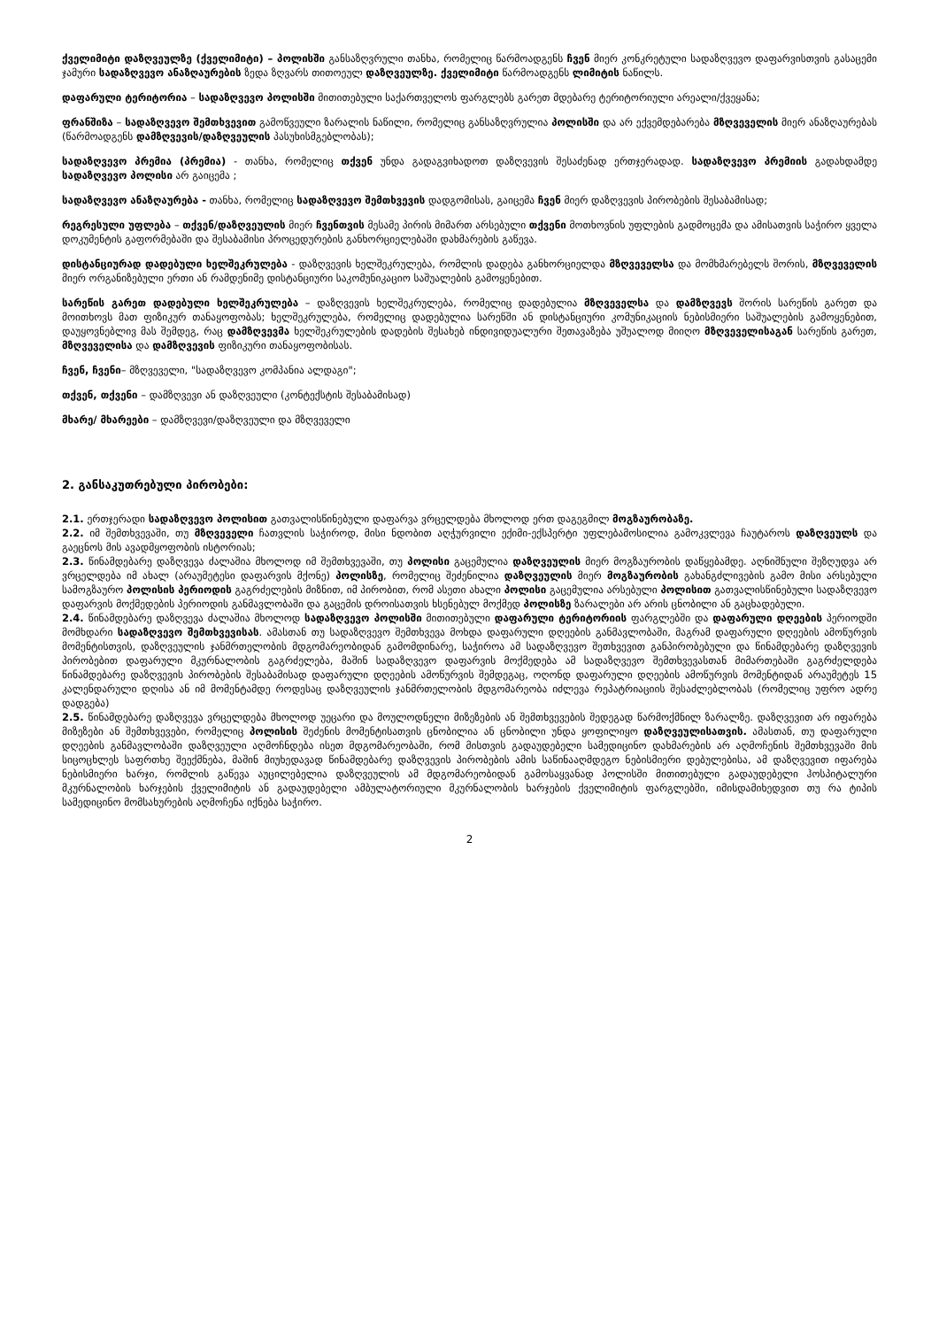ქველიმიტი დაზღვეულზე (ქველიმიტი) – პოლისში განსაზღვრული თანხა, რომელიც წარმოადგენს ჩვენ მიერ კონკრეტული სადაზღვევო დაფარვისთვის გასაცემი ჯამური სადაზღვევო ანაზღაურების ზედა ზღვარს თითოეულ დაზღვეულზე. ქველიმიტი წარმოადგენს ლიმიტის ნაწილს.
დაფარული ტერიტორია – სადაზღვევო პოლისში მითითებული საქართველოს ფარგლებს გარეთ მდებარე ტერიტორიული არეალი/ქვეყანა;
ფრანშიზა – სადაზღვევო შემთხვევით გამოწვეული ზარალის ნაწილი, რომელიც განსაზღვრულია პოლისში და არ ექვემდებარება მზღვეველის მიერ ანაზღაურებას (წარმოადგენს დამზღვევის/დაზღვეულის პასუხისმგებლობას);
სადაზღვევო პრემია (პრემია) - თანხა, რომელიც თქვენ უნდა გადაგვიხადოთ დაზღვევის შესაძენად ერთჯერადად. სადაზღვევო პრემიის გადახდამდე სადაზღვევო პოლისი არ გაიცემა ;
სადაზღვევო ანაზღაურება - თანხა, რომელიც სადაზღვევო შემთხვევის დადგომისას, გაიცემა ჩვენ მიერ დაზღვევის პირობების შესაბამისად;
რეგრესული უფლება – თქვენ/დაზღვეულის მიერ ჩვენთვის მესამე პირის მიმართ არსებული თქვენი მოთხოვნის უფლების გადმოცემა და ამისათვის საჭირო ყველა დოკუმენტის გაფორმებაში და შესაბამისი პროცედურების განხორციელებაში დახმარების გაწევა.
დისტანციურად დადებული ხელშეკრულება - დაზღვევის ხელშეკრულება, რომლის დადება განხორციელდა მზღვეველსა და მომხმარებელს შორის, მზღვეველის მიერ ორგანიზებული ერთი ან რამდენიმე დისტანციური საკომუნიკაციო საშუალების გამოყენებით.
სარეწის გარეთ დადებული ხელშეკრულება – დაზღვევის ხელშეკრულება, რომელიც დადებულია მზღვეველსა და დამზღვევს შორის სარეწის გარეთ და მოითხოვს მათ ფიზიკურ თანაყოფობას; ხელშეკრულება, რომელიც დადებულია სარეწში ან დისტანციური კომუნიკაციის ნებისმიერი საშუალების გამოყენებით, დაუყოვნებლივ მას შემდეგ, რაც დამზღვევმა ხელშეკრულების დადების შესახებ ინდივიდუალური შეთავაზება უშუალოდ მიიღო მზღვეველისაგან სარეწის გარეთ, მზღვეველისა და დამზღვევის ფიზიკური თანაყოფობისას.
ჩვენ, ჩვენი– მზღვეველი, "სადაზღვევო კომპანია ალდაგი";
თქვენ, თქვენი – დამზღვევი ან დაზღვეული (კონტექსტის შესაბამისად)
მხარე/ მხარეები – დამზღვევი/დაზღვეული და მზღვეველი
2. განსაკუთრებული პირობები:
2.1. ერთჯერადი სადაზღვევო პოლისით გათვალისწინებული დაფარვა ვრცელდება მხოლოდ ერთ დაგეგმილ მოგზაურობაზე.
2.2. იმ შემთხვევაში, თუ მზღვეველი ჩათვლის საჭიროდ, მისი ნდობით აღჭურვილი ექიმი-ექსპერტი უფლებამოსილია გამოკვლევა ჩაუტაროს დაზღვეულს და გაეცნოს მის ავადმყოფობის ისტორიას;
2.3. წინამდებარე დაზღვევა ძალაშია მხოლოდ იმ შემთხვევაში, თუ პოლისი გაცემულია დაზღვეულის მიერ მოგზაურობის დაწყებამდე. აღნიშნული შეზღუდვა არ ვრცელდება იმ ახალ (არაუმეტესი დაფარვის მქონე) პოლისზე, რომელიც შეძენილია დაზღვეულის მიერ მოგზაურობის გახანგძლივების გამო მისი არსებული სამოგზაურო პოლისის პერიოდის გაგრძელების მიზნით, იმ პირობით, რომ ასეთი ახალი პოლისი გაცემულია არსებული პოლისით გათვალისწინებული სადაზღვევო დაფარვის მოქმედების პერიოდის განმავლობაში და გაცემის დროისათვის ხსენებულ მოქმედ პოლისზე ზარალები არ არის ცნობილი ან გაცხადებული.
2.4. წინამდებარე დაზღვევა ძალაშია მხოლოდ სადაზღვევო პოლისში მითითებული დაფარული ტერიტორიის ფარგლებში და დაფარული დღეების პერიოდში მომხდარი სადაზღვევო შემთხვევისას. ამასთან თუ სადაზღვევო შემთხვევა მოხდა დაფარული დღეების განმავლობაში, მაგრამ დაფარული დღეების ამოწურვის მომენტისთვის, დაზღვეულის ჯანმრთელობის მდგომარეობიდან გამომდინარე, საჭიროა ამ სადაზღვევო შეთხვევით განპირობებული და წინამდებარე დაზღვევის პირობებით დაფარული მკურნალობის გაგრძელება, მაშინ სადაზღვევო დაფარვის მოქმედება ამ სადაზღვევო შემთხვევასთან მიმართებაში გაგრძელდება წინამდებარე დაზღვევის პირობების შესაბამისად დაფარული დღეების ამოწურვის შემდეგაც, ოღონდ დაფარული დღეების ამოწურვის მომენტიდან არაუმეტეს 15 კალენდარული დღისა ან იმ მომენტამდე როდესაც დაზღვეულის ჯანმრთელობის მდგომარეობა იძლევა რეპატრიაციის შესაძლებლობას (რომელიც უფრო ადრე დადგება)
2.5. წინამდებარე დაზღვევა ვრცელდება მხოლოდ უეცარი და მოულოდნელი მიზეზების ან შემთხვევების შედეგად წარმოქმნილ ზარალზე. დაზღვევით არ იფარება მიზეზები ან შემთხვევები, რომელიც პოლისის შეძენის მომენტისათვის ცნობილია ან ცნობილი უნდა ყოფილიყო დაზღვეულისათვის. ამასთან, თუ დაფარული დღეების განმავლობაში დაზღვეული აღმოჩნდება ისეთ მდგომარეობაში, რომ მისთვის გადაუდებელი სამედიცინო დახმარების არ აღმოჩენის შემთხვევაში მის სიცოცხლეს საფრთხე შეექმნება, მაშინ მიუხედავად წინამდებარე დაზღვევის პირობების ამის საწინააღმდეგო ნებისმიერი დებულებისა, ამ დაზღვევით იფარება ნებისმიერი ხარჯი, რომლის გაწევა აუცილებელია დაზღვეულის ამ მდგომარეობიდან გამოსაყვანად პოლისში მითითებული გადაუდებელი ჰოსპიტალური მკურნალობის ხარჯების ქველიმიტის ან გადაუდებელი ამბულატორიული მკურნალობის ხარჯების ქველიმიტის ფარგლებში, იმისდამიხედვით თუ რა ტიპის სამედიცინო მომსახურების აღმოჩენა იქნება საჭირო.
2